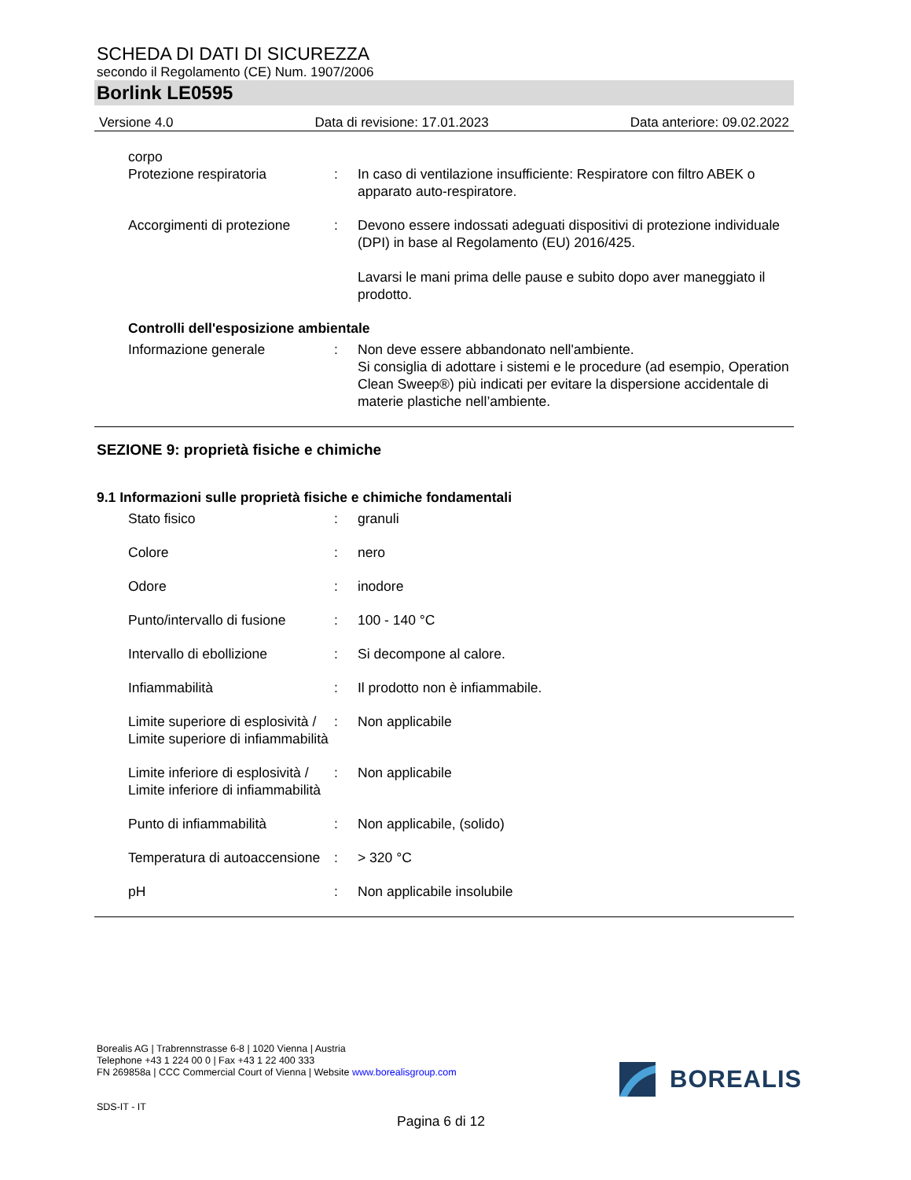SCHEDA DI DATI DI SICUREZZA
secondo il Regolamento (CE) Num. 1907/2006
Borlink LE0595
Versione 4.0 Data di revisione: 17.01.2023 Data anteriore: 09.02.2022
corpo
Protezione respiratoria : In caso di ventilazione insufficiente: Respiratore con filtro ABEK o apparato auto-respiratore.
Accorgimenti di protezione
: Devono essere indossati adeguati dispositivi di protezione individuale (DPI) in base al Regolamento (EU) 2016/425.
Lavarsi le mani prima delle pause e subito dopo aver maneggiato il prodotto.
Controlli dell'esposizione ambientale
Informazione generale : Non deve essere abbandonato nell'ambiente.
Si consiglia di adottare i sistemi e le procedure (ad esempio, Operation Clean Sweep®) più indicati per evitare la dispersione accidentale di materie plastiche nell’ambiente.
SEZIONE 9: proprietà fisiche e chimiche
9.1 Informazioni sulle proprietà fisiche e chimiche fondamentali
Stato fisico : granuli
Colore : nero
Odore : inodore
Punto/intervallo di fusione
: 100 - 140 °C
Intervallo di ebollizione
: Si decompone al calore.
Infiammabilità : Il prodotto non è infiammabile.
Limite superiore di esplosività / Limite superiore di infiammabilità
: Non applicabile
Limite inferiore di esplosività / Limite inferiore di infiammabilità
: Non applicabile
Punto di infiammabilità : Non applicabile, (solido)
Temperatura di autoaccensione
: > 320 °C
pH : Non applicabile insolubile
Borealis AG | Trabrennstrasse 6-8 | 1020 Vienna | Austria
Telephone +43 1 224 00 0 | Fax +43 1 22 400 333
FN 269858a | CCC Commercial Court of Vienna | Website www.borealisgroup.com
BOREALIS
SDS-IT - IT
Pagina 6 di 12